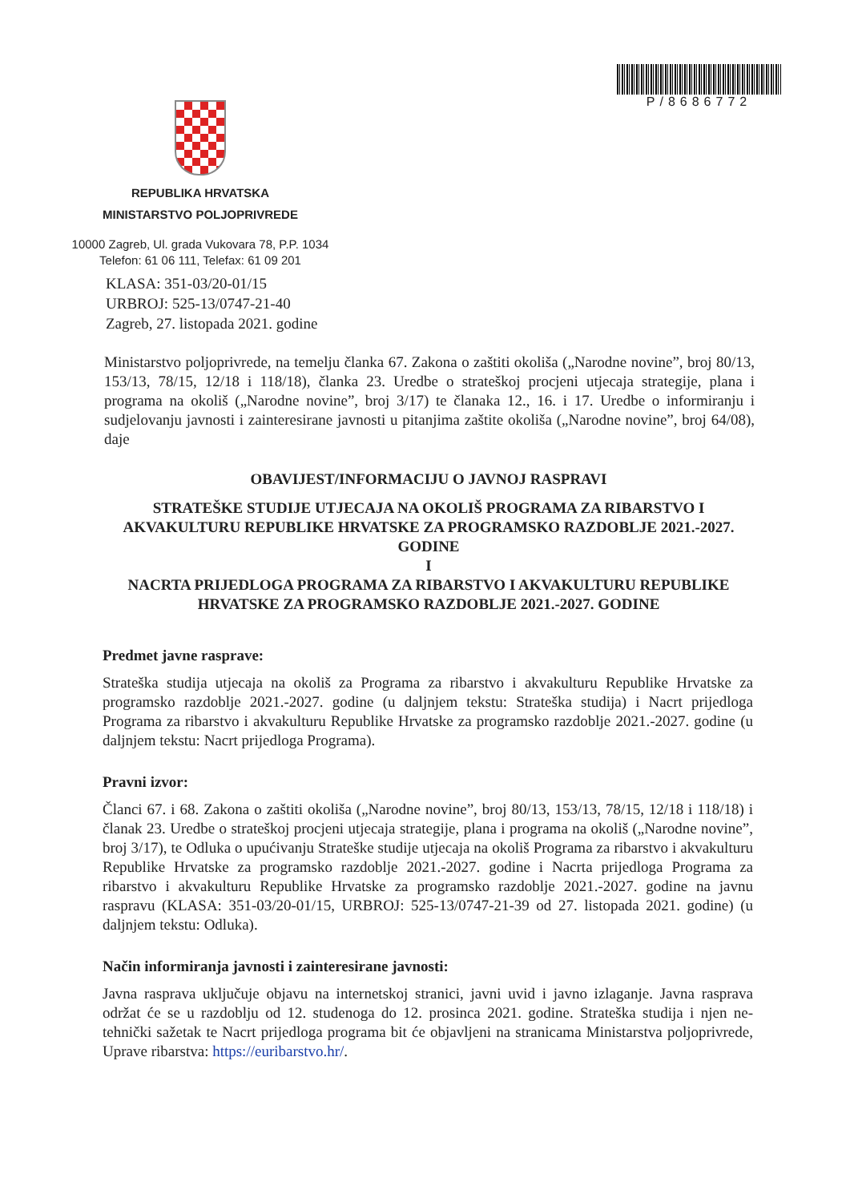P/8686772
REPUBLIKA HRVATSKA
MINISTARSTVO POLJOPRIVREDE
10000 Zagreb, Ul. grada Vukovara 78, P.P. 1034
Telefon: 61 06 111, Telefax: 61 09 201
KLASA: 351-03/20-01/15
URBROJ: 525-13/0747-21-40
Zagreb, 27. listopada 2021. godine
Ministarstvo poljoprivrede, na temelju članka 67. Zakona o zaštiti okoliša („Narodne novine”, broj 80/13, 153/13, 78/15, 12/18 i 118/18), članka 23. Uredbe o strateškoj procjeni utjecaja strategije, plana i programa na okoliš („Narodne novine”, broj 3/17) te članaka 12., 16. i 17. Uredbe o informiranju i sudjelovanju javnosti i zainteresirane javnosti u pitanjima zaštite okoliša („Narodne novine”, broj 64/08), daje
OBAVIJEST/INFORMACIJU O JAVNOJ RASPRAVI
STRATEŠKE STUDIJE UTJECAJA NA OKOLIŠ PROGRAMA ZA RIBARSTVO I AKVAKULTURU REPUBLIKE HRVATSKE ZA PROGRAMSKO RAZDOBLJE 2021.-2027. GODINE
I
NACRTA PRIJEDLOGA PROGRAMA ZA RIBARSTVO I AKVAKULTURU REPUBLIKE HRVATSKE ZA PROGRAMSKO RAZDOBLJE 2021.-2027. GODINE
Predmet javne rasprave:
Strateška studija utjecaja na okoliš za Programa za ribarstvo i akvakulturu Republike Hrvatske za programsko razdoblje 2021.-2027. godine (u daljnjem tekstu: Strateška studija) i Nacrt prijedloga Programa za ribarstvo i akvakulturu Republike Hrvatske za programsko razdoblje 2021.-2027. godine (u daljnjem tekstu: Nacrt prijedloga Programa).
Pravni izvor:
Članci 67. i 68. Zakona o zaštiti okoliša („Narodne novine”, broj 80/13, 153/13, 78/15, 12/18 i 118/18) i članak 23. Uredbe o strateškoj procjeni utjecaja strategije, plana i programa na okoliš („Narodne novine”, broj 3/17), te Odluka o upućivanju Strateške studije utjecaja na okoliš Programa za ribarstvo i akvakulturu Republike Hrvatske za programsko razdoblje 2021.-2027. godine i Nacrta prijedloga Programa za ribarstvo i akvakulturu Republike Hrvatske za programsko razdoblje 2021.-2027. godine na javnu raspravu (KLASA: 351-03/20-01/15, URBROJ: 525-13/0747-21-39 od 27. listopada 2021. godine) (u daljnjem tekstu: Odluka).
Način informiranja javnosti i zainteresirane javnosti:
Javna rasprava uključuje objavu na internetskoj stranici, javni uvid i javno izlaganje. Javna rasprava održat će se u razdoblju od 12. studenoga do 12. prosinca 2021. godine. Strateška studija i njen ne-tehnički sažetak te Nacrt prijedloga programa bit će objavljeni na stranicama Ministarstva poljoprivrede, Uprave ribarstva: https://euribarstvo.hr/.